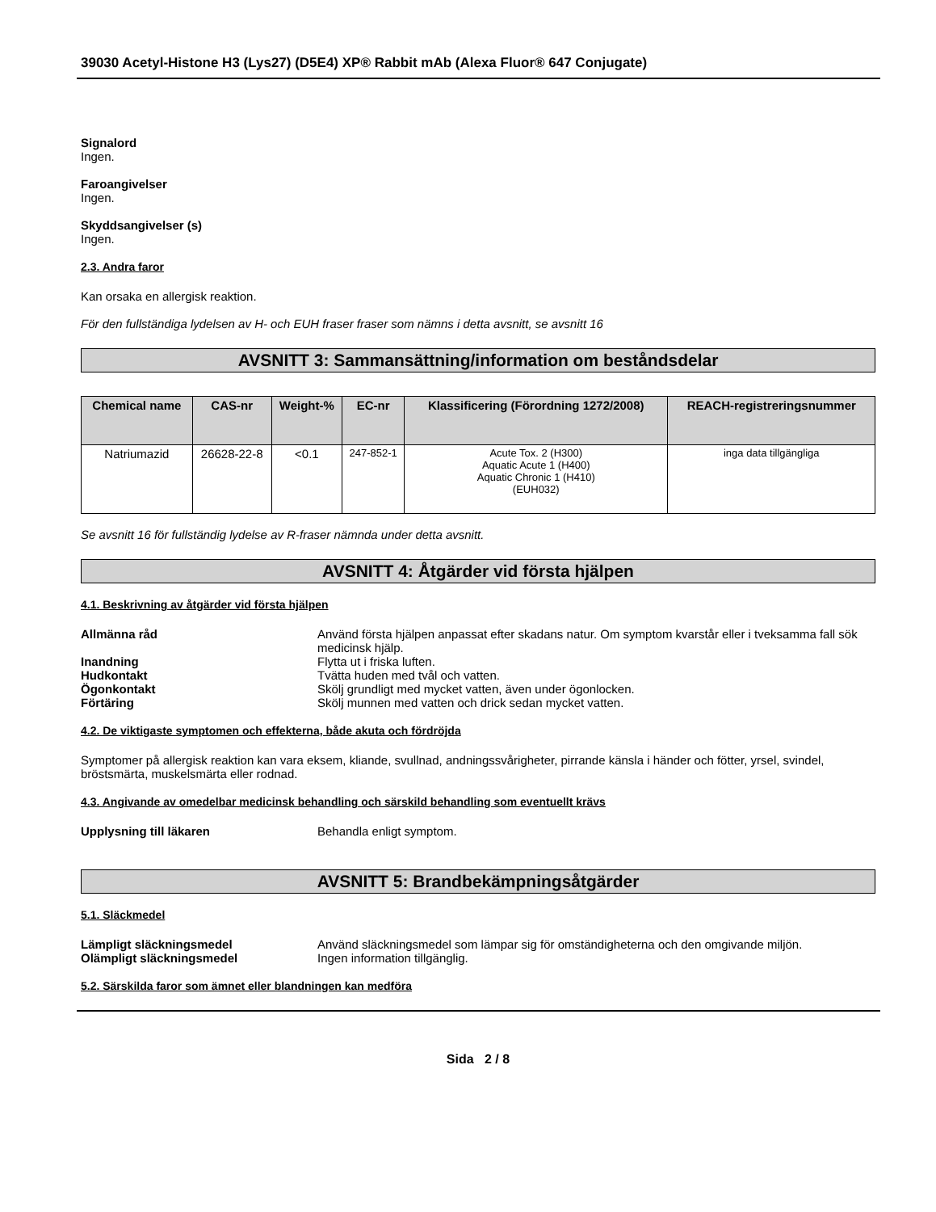39030 Acetyl-Histone H3 (Lys27) (D5E4) XP® Rabbit mAb (Alexa Fluor® 647 Conjugate)
Signalord
Ingen.
Faroangivelser
Ingen.
Skyddsangivelser (s)
Ingen.
2.3. Andra faror
Kan orsaka en allergisk reaktion.
För den fullständiga lydelsen av H- och EUH fraser fraser som nämns i detta avsnitt, se avsnitt 16
AVSNITT 3: Sammansättning/information om beståndsdelar
| Chemical name | CAS-nr | Weight-% | EC-nr | Klassificering (Förordning 1272/2008) | REACH-registreringsnummer |
| --- | --- | --- | --- | --- | --- |
| Natriumazid | 26628-22-8 | <0.1 | 247-852-1 | Acute Tox. 2 (H300) Aquatic Acute 1 (H400) Aquatic Chronic 1 (H410) (EUH032) | inga data tillgängliga |
Se avsnitt 16 för fullständig lydelse av R-fraser nämnda under detta avsnitt.
AVSNITT 4: Åtgärder vid första hjälpen
4.1. Beskrivning av åtgärder vid första hjälpen
Allmänna råd Använd första hjälpen anpassat efter skadans natur. Om symptom kvarstår eller i tveksamma fall sök medicinsk hjälp.
Inandning Flytta ut i friska luften.
Hudkontakt Tvätta huden med tvål och vatten.
Ögonkontakt Skölj grundligt med mycket vatten, även under ögonlocken.
Förtäring Skölj munnen med vatten och drick sedan mycket vatten.
4.2. De viktigaste symptomen och effekterna, både akuta och fördröjda
Symptomer på allergisk reaktion kan vara eksem, kliande, svullnad, andningssvårigheter, pirrande känsla i händer och fötter, yrsel, svindel, bröstsmärta, muskelsmärta eller rodnad.
4.3. Angivande av omedelbar medicinsk behandling och särskild behandling som eventuellt krävs
Upplysning till läkaren Behandla enligt symptom.
AVSNITT 5: Brandbekämpningsåtgärder
5.1. Släckmedel
Lämpligt släckningsmedel Använd släckningsmedel som lämpar sig för omständigheterna och den omgivande miljön.
Olämpligt släckningsmedel Ingen information tillgänglig.
5.2. Särskilda faror som ämnet eller blandningen kan medföra
Sida 2 / 8